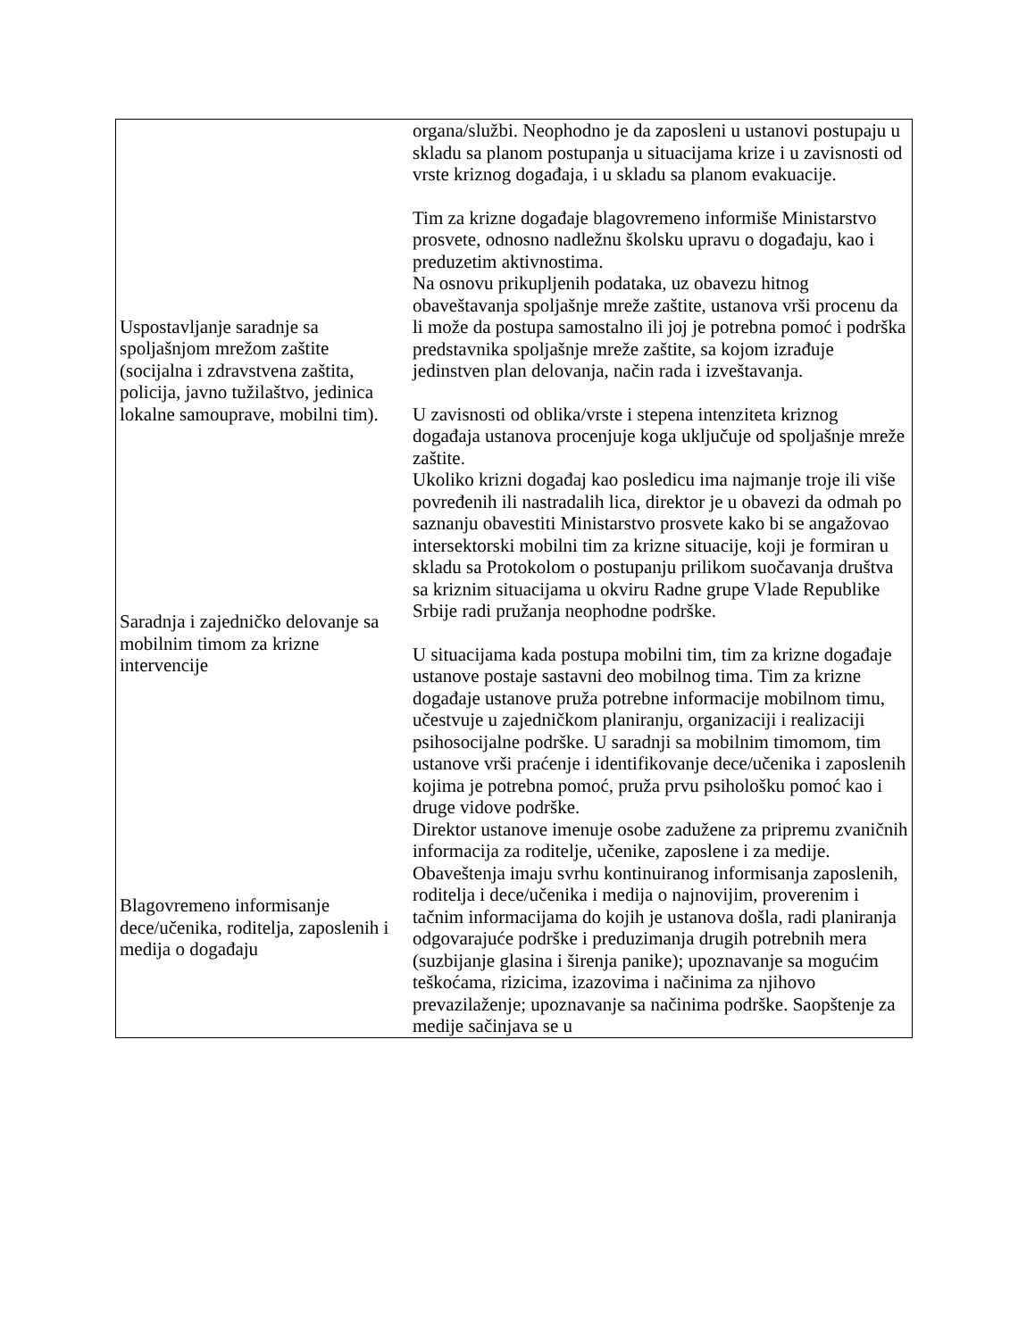| | organa/službi. Neophodno je da zaposleni u ustanovi postupaju u skladu sa planom postupanja u situacijama krize i u zavisnosti od vrste kriznog događaja, i u skladu sa planom evakuacije. Tim za krizne događaje blagovremeno informiše Ministarstvo prosvete, odnosno nadležnu školsku upravu o događaju, kao i preduzetim aktivnostima. |
| Uspostavljanje saradnje sa spoljašnjom mrežom zaštite (socijalna i zdravstvena zaštita, policija, javno tužilaštvo, jedinica lokalne samouprave, mobilni tim). | Na osnovu prikupljenih podataka, uz obavezu hitnog obaveštavanja spoljašnje mreže zaštite, ustanova vrši procenu da li može da postupa samostalno ili joj je potrebna pomoć i podrška predstavnika spoljašnje mreže zaštite, sa kojom izrađuje jedinstven plan delovanja, način rada i izveštavanja. U zavisnosti od oblika/vrste i stepena intenziteta kriznog događaja ustanova procenjuje koga uključuje od spoljašnje mreže zaštite. |
| Saradnja i zajedničko delovanje sa mobilnim timom za krizne intervencije | Ukoliko krizni događaj kao posledicu ima najmanje troje ili više povređenih ili nastradalih lica, direktor je u obavezi da odmah po saznanju obavestiti Ministarstvo prosvete kako bi se angažovao intersektorski mobilni tim za krizne situacije, koji je formiran u skladu sa Protokolom o postupanju prilikom suočavanja društva sa kriznim situacijama u okviru Radne grupe Vlade Republike Srbije radi pružanja neophodne podrške. U situacijama kada postupa mobilni tim, tim za krizne događaje ustanove postaje sastavni deo mobilnog tima. Tim za krizne događaje ustanove pruža potrebne informacije mobilnom timu, učestvuje u zajedničkom planiranju, organizaciji i realizaciji psihosocijalne podrške. U saradnji sa mobilnim timomom, tim ustanove vrši praćenje i identifikovanje dece/učenika i zaposlenih kojima je potrebna pomoć, pruža prvu psihološku pomoć kao i druge vidove podrške. |
| Blagovremeno informisanje dece/učenika, roditelja, zaposlenih i medija o događaju | Direktor ustanove imenuje osobe zadužene za pripremu zvaničnih informacija za roditelje, učenike, zaposlene i za medije. Obaveštenja imaju svrhu kontinuiranog informisanja zaposlenih, roditelja i dece/učenika i medija o najnovijim, proverenim i tačnim informacijama do kojih je ustanova došla, radi planiranja odgovarajuće podrške i preduzimanja drugih potrebnih mera (suzbijanje glasina i širenja panike); upoznavanje sa mogućim teškoćama, rizicima, izazovima i načinima za njihovo prevazilaženje; upoznavanje sa načinima podrške. Saopštenje za medije sačinjava se u |